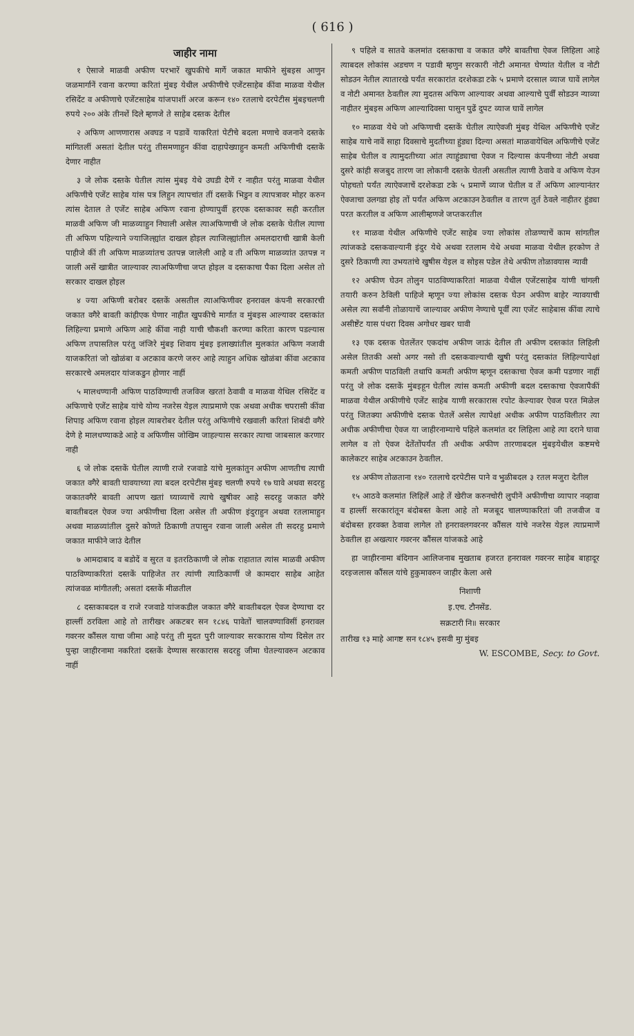( 616 )
जाहीर नामा
१ ऐसाजे माळवी अफीण परभारें खुपकीचे मार्गे जकात माफीने सुंबइस आणुन जळमार्गानें रवाना करण्या करितां मुंबइ येथील अफीणीचे एजेंटसाहेब कींवा माळवा येथील रसिदेंट व अफीणाचे एजेंटसाहेब यांजपाशीं अरज करून १४० रतलाचे दरपेटीस मुंबइचलणी रुपये २०० अंके तीनशें दिले म्हणजे ते साहेब दस्तक देतील
२ अफिण आणणारास अवघड न पडावें याकरितां पेटीचे बदला मणाचे वजनाने दस्तके मांगितलीं असतां देतील परंतु तीसमणाहुन कींवा दाहापेख्याहुन कमती अफिणीची दस्तकें देणार नाहीत
३ जे लोक दस्तके घेतील त्यांस मुंबइ येथे उघडी देणें र नाहीत परंतु माळवा येथील अफिणीचे एजेंट साहेब यांस पत्र लिहुन त्यापचांत तीं दस्तकें भिडुन व त्यापत्रावर मोहर करुन त्यांस देताल ते एजेंट साहेब अफिण रवाना होण्यापुर्वी हरएक दस्तकावर सही करतील माळवी अफिण जी माळव्याहुन निघाली असेल त्याअफिणाची जे लोक दस्तके घेतील त्याणा ती अफिण पहिल्याने ज्याजिल्ह्यांत दाखल होइल त्याजिल्ह्यांतील अमलदाराची खात्री केली पाहीजे कीं ती अफिण माळव्यांतच उतपन्न जालेली आहे व ती अफिण माळव्यांत उतपन्न न जाली असें खात्रीत जाल्यावर त्याअफिणीचा जप्त होइल व दस्तकाचा पैका दिला असेल तो सरकार दाखल होइल
४ ज्या अफिणी बरोबर दस्तकें असतील त्याअफिणीवर हनरावल कंपनी सरकारची जकात वगैरे बावती कांहीएक घेणार नाहीत खुपकीचे मार्गात व मुंबइस आल्यावर दस्तकांत लिहिल्या प्रमाणे अफिण आहे कींवा नाही याची चौकशी करण्या करिता कारण पडल्यास अफिण तपासतिल परंतु जंजिरे मुंबइ शिवाय मुंबइ इलाख्यांतील मुलकांत अफिण नजावी याजकरितां जो खोळंबा व अटकाव करणे जरुर आहे त्याहुन अधिक खोळंबा कींवा अटकाव सरकारचे अमलदार यांजकडुन होणार नाहीं
५ मालधण्यानी अफिण पाठविण्याची तजविज खरतां ठेवावी व माळवा येथिल रसिदेंट व अफिणाचे एजेंट साहेब यांचे योग्य नजरेस येइल त्याप्रमाणे एक अथवा अधीक चपरासी कींवा शिपाइ अफिण रवाना होइल त्याबरोबर देतील परंतु अफिणीचे रखवाली करितां शिबंदी वगैरे देणे हे मालधण्याकडे आहे व अफिणीस जोखिम जाहल्यास सरकार त्याचा जाबसाल करणार नाही
६ जे लोक दस्तकें घेतील त्याणी राजे रजवाडे यांचे मुलकांतुन अफीण आणतीच त्याची जकात वगैरे बावती घावयाच्या त्या बदल दरपेटीस मुंबइ चलणी रुपये १७ घावे अथवा सदरहु जकातवगैरे बावती आपण खतां घ्याव्याचें त्याचे खुषीवर आहे सदरहु जकात वगैरे बावतीबदल ऐवज ज्या अफीणीचा दिला असेल ती अफीण इंदुराहुन अथवा रतलामाहुन अथवा माळव्यांतील दुसरे कोणते ठिकाणी तपासुन रवाना जाली असेल ती सदरहु प्रमाणे जकात माफीने जाउं देतील
७ आमदाबाद व बडोदें व सुरत व इतरठिकाणी जे लोक राहातात त्यांस माळवी अफीण पाठविण्याकरितां दस्तकें पाहिजेत तर त्यांणी त्याठिकाणीं जे कामदार साहेब आहेत त्यांजवळ मांगीतली; असतां दस्तकें मीळतील
८ दस्तकाबदल व राजे रजवाडे यांजकडील जकात वगैरे बावतीबदल ऐवज देण्याचा दर हाल्लीं ठरविला आहे तो तारीख१ अकटबर सन १८४६ पावेतों चालवण्याविसीं हनरावल गवरनर कौंसल याचा जीमा आहे परंतु ती मुदत पुरी जाल्यावर सरकारास योग्य दिसेल तर पुन्हा जाहीरनामा नकरितां दस्तकें देण्यास सरकारास सदरहु जीमा घेतल्यावरुन अटकाव नाहीं
९ पहिले व सातवे कलमांत दस्तकाचा व जकात वगैरे बावतीचा ऐवज लिहिला आहे त्याबदल लोकांस अडचण न पडावी म्हणुन सरकारी नोटी अमानत घेण्यांत येतील व नोटी सोडउन नेतील त्यातारखे पर्यंत सरकारांत दरशेकडा टके ५ प्रमाणे दरसाल व्याज घावें लागेल व नोटी अमानत ठेवतील त्या मुदतस अफिण आल्यावर अथवा आल्याचे पुर्वीं सोडउन न्याव्या नाहीतर मुंबइस अफिण आल्यादिवसा पासुन पुढें दुपट व्याज घावें लागेल
१० माळवा येथे जो अफिणाची दस्तकें घेतील त्याऐवजी मुंबइ येथिल अफिणीचे एजेंट साहेब याचे नावें साहा दिवसाचे मुदतीच्या हुंड्या दिल्या असतां माळवायेथिल अफिणीचे एजेंट साहेब घेतील व त्यामुदतीच्या आंत त्याहुंड्याचा ऐवज न दिल्यास कंपनीच्या नोटी अथवा दुसरे कांही सजबुद तारण जा लोकानी दस्तके घेतली असतील त्याणी ठेवावे व अफिण येउन पोहचतो पर्यंत त्याऐवजाचें दरशेकडा टके ५ प्रमाणें व्याज घेतील व तें अफिण आल्यानंतर ऐवजाचा उलगडा होइ तों पर्यंत अफिण अटकाउन ठेवतील व तारण तुर्त ठेवले नाहीतर हुंड्या परत करतील व अफिण आलीम्हणजे जप्तकरतील
११ माळवा येथील अफिणीचे एजेंट साहेब ज्या लोकांस तोळण्याचें काम सांगतील त्यांजकडे दस्तकवाल्यानी इंदुर येथे अथवा रतलाम येथे अथवा माळवा येथील हरकोण ते दुसरे ठिकाणी त्या उभयतांचे खुषीस येइल व सोइस पडेल तेथे अफीण तोळावयास न्यावी
१२ अफीण घेउन तोलुन पाठविण्याकरितां माळवा येथील एजेंटसाहेब यांणी चांगली तयारी करुन ठेविली पाहिजे म्हणून ज्या लोकांस दस्तक घेउन अफीण बाहेर न्यावयाची असेल त्या सर्वांनी तोळायाचें जाल्यावर अफीण नेण्याचे पूर्वीं त्या एजेंट साहेबास कींवा त्याचे असीष्टेंट यास पंधरा दिवस अगोधर खबर घावी
१३ एक दस्तक घेतलेंतर एकदांच अफीण जाऊं देतील ती अफीण दस्तकांत लिहिली असेल तितकी असो अगर नसो ती दस्तकवाल्याची खुषी परंतु दस्तकांत लिहिल्यापेक्षां कमती अफीण पाठविली तथापि कमती अफीण म्हणून दस्तकाचा ऐवज कमी पडणार नाहीं परंतु जे लोक दस्तकें मुंबइहून घेतील त्यांस कमती अफीणी बदल दस्तकाचा ऐवजापैकीं माळवा येथील अफीणीचे एजेंट साहेब याणी सरकारास रपोट केल्यावर ऐवज परत मिळेल परंतु जितक्या अफीणीचे दस्तक घेतलें असेल त्यापेक्षां अधीक अफीण पाठविलीतर त्या अधीक अफीणीचा ऐवज या जाहीरनाम्याचे पहिले कलमांत दर लिहिला आहे त्या दराने घावा लागेल व तो ऐवज देतेंतोंपर्यंत ती अधीक अफीण तारणाबदल मुंबइयेथील कष्टमचे कालेकटर साहेब अटकाउन ठेवतील.
१४ अफीण तोळताना १४० रतलाचे दरपेटीस पाने व भुळीबदल ३ रतल मजुरा देतील
१५ आठवे कलमांत लिहिलें आहे तें खेरीज करुनचोरी लुपीनें अफीणीचा व्यापार नव्हावा व हाल्लीं सरकारांतून बंदोबस्त केला आहे तो मजबूद चालण्याकरितां जी तजवीज व बंदोबस्त हरवक्त ठेवावा लागेल तो हनरावलगवरनर कौंसल यांचे नजरेस येइल त्याप्रमाणें ठेवतील हा अखत्यार गवरनर कौंसल यांजकडे आहे
हा जाहीरनामा बंदिगान आलिजनाब मुखताब हजरत हनरावल गवरनर साहेब बाहादूर दरइजलास कौंसल यांचे हुकुमावरुन जाहीर केला असे
निशाणी
इ.एच. टौनसेंड.
सक्रटारी नि॥ सरकार
तारीख १३ माहे आगष्ट सन १८४५ इसवी मुा मुंबइ
W. ESCOMBE, Secy. to Govt.